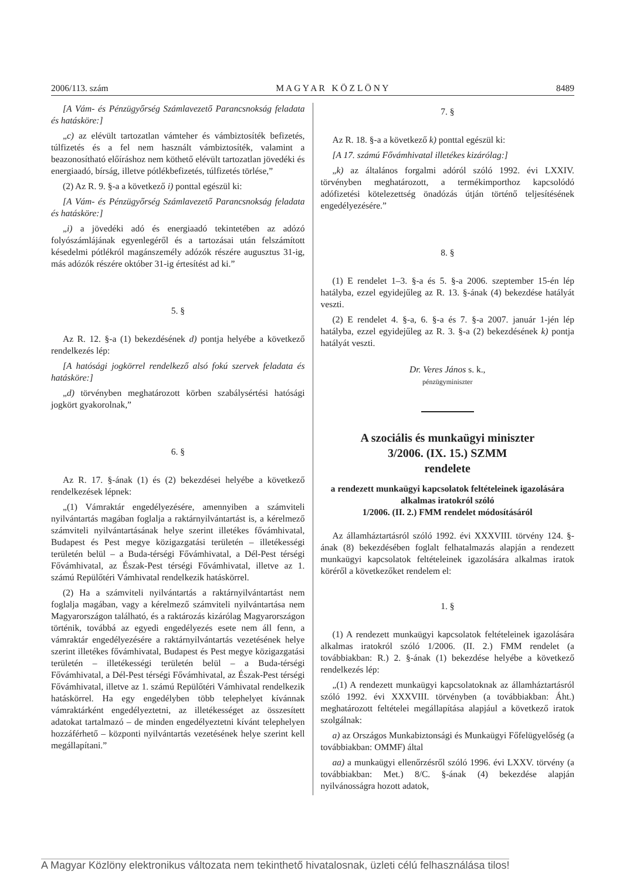2006/113. szám M A G Y A R K Ö Z L Ö N Y 8489
[A Vám- és Pénzügyőrség Számlavezető Parancsnokság feladata és hatásköre:]
„c) az elévült tartozatlan vámteher és vámbiztosíték befizetés, túlfizetés és a fel nem használt vámbiztosíték, valamint a beazonosítható előíráshoz nem köthető elévült tartozatlan jövedéki és energiaadó, bírság, illetve pótlékbefizetés, túlfizetés törlése,”
(2) Az R. 9. §-a a következő i) ponttal egészül ki:
[A Vám- és Pénzügyőrség Számlavezető Parancsnokság feladata és hatásköre:]
„i) a jövedéki adó és energiaadó tekintetében az adózó folyószámlájának egyenlegéről és a tartozásai után felszámított késedelmi pótlékról magánszemély adózók részére augusztus 31-ig, más adózók részére október 31-ig értesítést ad ki.”
5. §
Az R. 12. §-a (1) bekezdésének d) pontja helyébe a következő rendelkezés lép:
[A hatósági jogkörrel rendelkező alsó fokú szervek feladata és hatásköre:]
„d) törvényben meghatározott körben szabálysértési hatósági jogkört gyakorolnak,”
6. §
Az R. 17. §-ának (1) és (2) bekezdései helyébe a következő rendelkezések lépnek:
„(1) Vámraktár engedélyezésére, amennyiben a számviteli nyilvántartás magában foglalja a raktárnyilvántartást is, a kérelmező számviteli nyilvántartásának helye szerint illetékes fővámhivatal, Budapest és Pest megye közigazgatási területén – illetékességi területén belül – a Buda-térségi Fővámhivatal, a Dél-Pest térségi Fővámhivatal, az Észak-Pest térségi Fővámhivatal, illetve az 1. számú Repülőtéri Vámhivatal rendelkezik hatáskörrel.
(2) Ha a számviteli nyilvántartás a raktárnyilvántartást nem foglalja magában, vagy a kérelmező számviteli nyilvántartása nem Magyarországon található, és a raktározás kizárólag Magyarországon történik, továbbá az egyedi engedélyezés esete nem áll fenn, a vámraktár engedélyezésére a raktárnyilvántartás vezetésének helye szerint illetékes fővámhivatal, Budapest és Pest megye közigazgatási területén – illetékességi területén belül – a Buda-térségi Fővámhivatal, a Dél-Pest térségi Fővámhivatal, az Észak-Pest térségi Fővámhivatal, illetve az 1. számú Repülőtéri Vámhivatal rendelkezik hatáskörrel. Ha egy engedélyben több telephelyet kívánnak vámraktárként engedélyeztetni, az illetékességet az összesített adatokat tartalmazó – de minden engedélyeztetni kívánt telephelyen hozzáférhető – központi nyilvántartás vezetésének helye szerint kell megállapítani.”
7. §
Az R. 18. §-a a következő k) ponttal egészül ki:
[A 17. számú Fővámhivatal illetékes kizárólag:]
„k) az általános forgalmi adóról szóló 1992. évi LXXIV. törvényben meghatározott, a termékimporthoz kapcsolódó adófizetési kötelezettség önadózás útján történő teljesítésének engedélyezésére.”
8. §
(1) E rendelet 1–3. §-a és 5. §-a 2006. szeptember 15-én lép hatályba, ezzel egyidejűleg az R. 13. §-ának (4) bekezdése hatályát veszti.
(2) E rendelet 4. §-a, 6. §-a és 7. §-a 2007. január 1-jén lép hatályba, ezzel egyidejűleg az R. 3. §-a (2) bekezdésének k) pontja hatályát veszti.
Dr. Veres János s. k.,
pénzügyminiszter
A szociális és munkaügyi miniszter
3/2006. (IX. 15.) SZMM
rendelete
a rendezett munkaügyi kapcsolatok feltételeinek igazolására alkalmas iratokról szóló
1/2006. (II. 2.) FMM rendelet módosításáról
Az államháztartásról szóló 1992. évi XXXVIII. törvény 124. §-ának (8) bekezdésében foglalt felhatalmazás alapján a rendezett munkaügyi kapcsolatok feltételeinek igazolására alkalmas iratok köréről a következőket rendelem el:
1. §
(1) A rendezett munkaügyi kapcsolatok feltételeinek igazolására alkalmas iratokról szóló 1/2006. (II. 2.) FMM rendelet (a továbbiakban: R.) 2. §-ának (1) bekezdése helyébe a következő rendelkezés lép:
„(1) A rendezett munkaügyi kapcsolatoknak az államháztartásról szóló 1992. évi XXXVIII. törvényben (a továbbiakban: Áht.) meghatározott feltételei megállapítása alapjául a következő iratok szolgálnak:
a) az Országos Munkabiztonsági és Munkaügyi Főfelügyelőség (a továbbiakban: OMMF) által
aa) a munkaügyi ellenőrzésről szóló 1996. évi LXXV. törvény (a továbbiakban: Met.) 8/C. §-ának (4) bekezdése alapján nyilvánosságra hozott adatok,
A Magyar Közlöny elektronikus változata nem tekinthető hivatalosnak, üzleti célú felhasználása tilos!